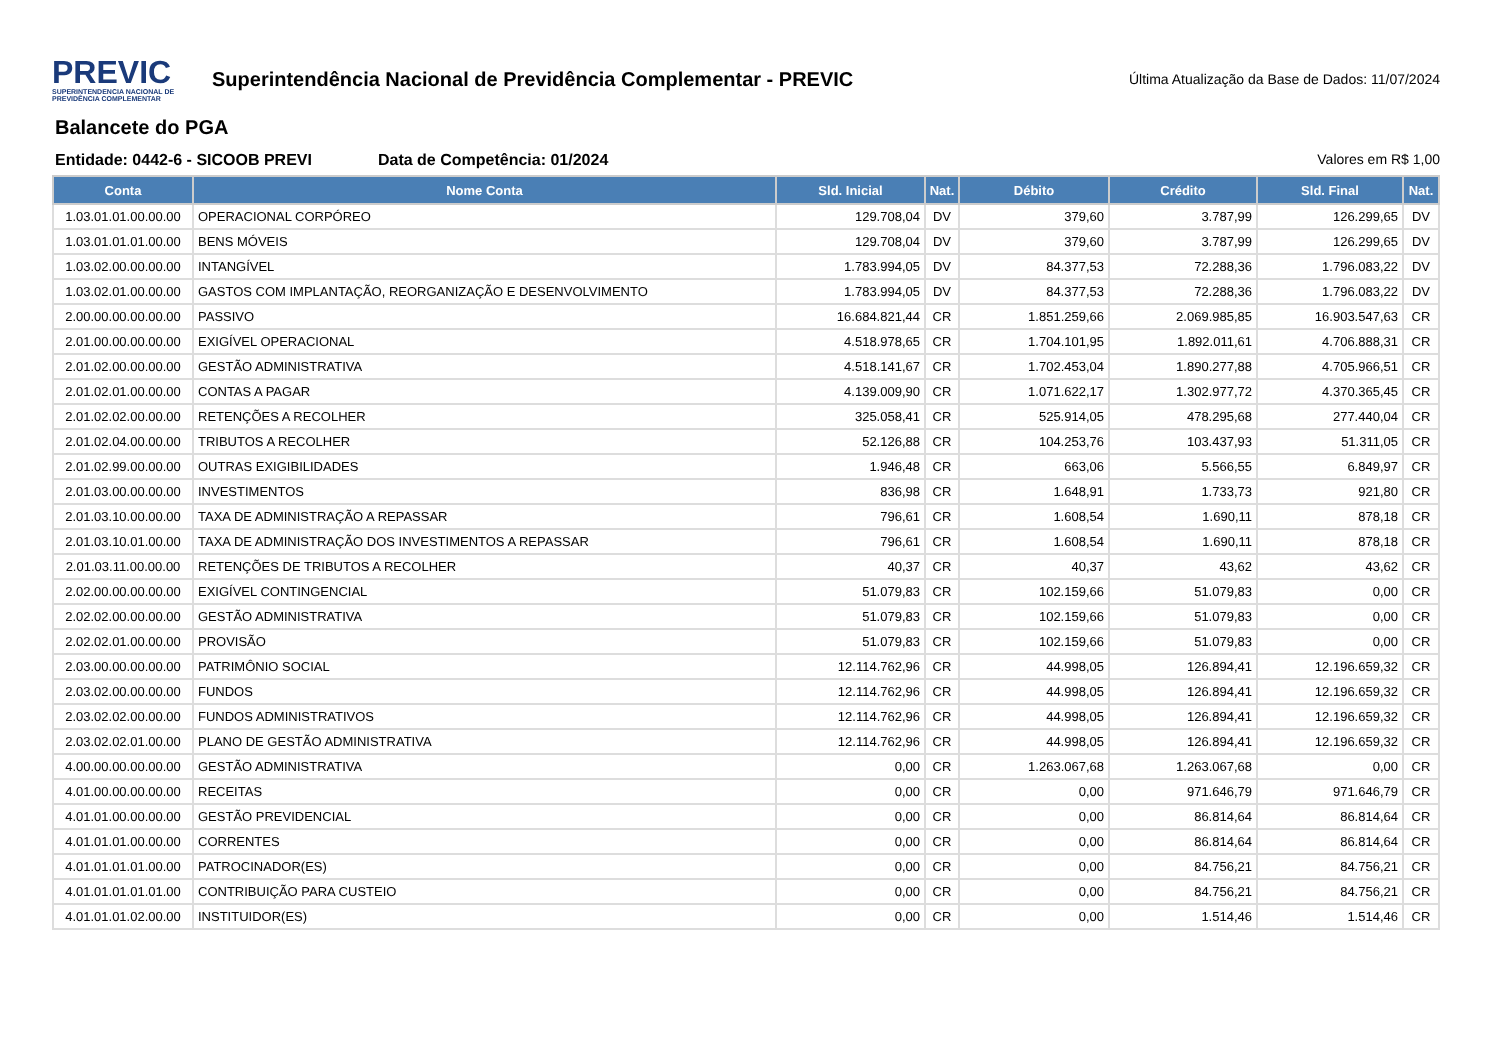PREVIC
SUPERINTENDENCIA NACIONAL DE PREVIDÊNCIA COMPLEMENTAR
Superintendência Nacional de Previdência Complementar - PREVIC
Última Atualização da Base de Dados: 11/07/2024
Balancete do PGA
Entidade: 0442-6 - SICOOB PREVI Data de Competência: 01/2024 Valores em R$ 1,00
| Conta | Nome Conta | Sld. Inicial | Nat. | Débito | Crédito | Sld. Final | Nat. |
| --- | --- | --- | --- | --- | --- | --- | --- |
| 1.03.01.01.00.00.00 | OPERACIONAL CORPÓREO | 129.708,04 | DV | 379,60 | 3.787,99 | 126.299,65 | DV |
| 1.03.01.01.01.00.00 | BENS MÓVEIS | 129.708,04 | DV | 379,60 | 3.787,99 | 126.299,65 | DV |
| 1.03.02.00.00.00.00 | INTANGÍVEL | 1.783.994,05 | DV | 84.377,53 | 72.288,36 | 1.796.083,22 | DV |
| 1.03.02.01.00.00.00 | GASTOS COM IMPLANTAÇÃO, REORGANIZAÇÃO E DESENVOLVIMENTO | 1.783.994,05 | DV | 84.377,53 | 72.288,36 | 1.796.083,22 | DV |
| 2.00.00.00.00.00.00 | PASSIVO | 16.684.821,44 | CR | 1.851.259,66 | 2.069.985,85 | 16.903.547,63 | CR |
| 2.01.00.00.00.00.00 | EXIGÍVEL OPERACIONAL | 4.518.978,65 | CR | 1.704.101,95 | 1.892.011,61 | 4.706.888,31 | CR |
| 2.01.02.00.00.00.00 | GESTÃO ADMINISTRATIVA | 4.518.141,67 | CR | 1.702.453,04 | 1.890.277,88 | 4.705.966,51 | CR |
| 2.01.02.01.00.00.00 | CONTAS A PAGAR | 4.139.009,90 | CR | 1.071.622,17 | 1.302.977,72 | 4.370.365,45 | CR |
| 2.01.02.02.00.00.00 | RETENÇÕES A RECOLHER | 325.058,41 | CR | 525.914,05 | 478.295,68 | 277.440,04 | CR |
| 2.01.02.04.00.00.00 | TRIBUTOS A RECOLHER | 52.126,88 | CR | 104.253,76 | 103.437,93 | 51.311,05 | CR |
| 2.01.02.99.00.00.00 | OUTRAS EXIGIBILIDADES | 1.946,48 | CR | 663,06 | 5.566,55 | 6.849,97 | CR |
| 2.01.03.00.00.00.00 | INVESTIMENTOS | 836,98 | CR | 1.648,91 | 1.733,73 | 921,80 | CR |
| 2.01.03.10.00.00.00 | TAXA DE ADMINISTRAÇÃO A REPASSAR | 796,61 | CR | 1.608,54 | 1.690,11 | 878,18 | CR |
| 2.01.03.10.01.00.00 | TAXA DE ADMINISTRAÇÃO DOS INVESTIMENTOS A REPASSAR | 796,61 | CR | 1.608,54 | 1.690,11 | 878,18 | CR |
| 2.01.03.11.00.00.00 | RETENÇÕES DE TRIBUTOS A RECOLHER | 40,37 | CR | 40,37 | 43,62 | 43,62 | CR |
| 2.02.00.00.00.00.00 | EXIGÍVEL CONTINGENCIAL | 51.079,83 | CR | 102.159,66 | 51.079,83 | 0,00 | CR |
| 2.02.02.00.00.00.00 | GESTÃO ADMINISTRATIVA | 51.079,83 | CR | 102.159,66 | 51.079,83 | 0,00 | CR |
| 2.02.02.01.00.00.00 | PROVISÃO | 51.079,83 | CR | 102.159,66 | 51.079,83 | 0,00 | CR |
| 2.03.00.00.00.00.00 | PATRIMÔNIO SOCIAL | 12.114.762,96 | CR | 44.998,05 | 126.894,41 | 12.196.659,32 | CR |
| 2.03.02.00.00.00.00 | FUNDOS | 12.114.762,96 | CR | 44.998,05 | 126.894,41 | 12.196.659,32 | CR |
| 2.03.02.02.00.00.00 | FUNDOS ADMINISTRATIVOS | 12.114.762,96 | CR | 44.998,05 | 126.894,41 | 12.196.659,32 | CR |
| 2.03.02.02.01.00.00 | PLANO DE GESTÃO ADMINISTRATIVA | 12.114.762,96 | CR | 44.998,05 | 126.894,41 | 12.196.659,32 | CR |
| 4.00.00.00.00.00.00 | GESTÃO ADMINISTRATIVA | 0,00 | CR | 1.263.067,68 | 1.263.067,68 | 0,00 | CR |
| 4.01.00.00.00.00.00 | RECEITAS | 0,00 | CR | 0,00 | 971.646,79 | 971.646,79 | CR |
| 4.01.01.00.00.00.00 | GESTÃO PREVIDENCIAL | 0,00 | CR | 0,00 | 86.814,64 | 86.814,64 | CR |
| 4.01.01.01.00.00.00 | CORRENTES | 0,00 | CR | 0,00 | 86.814,64 | 86.814,64 | CR |
| 4.01.01.01.01.00.00 | PATROCINADOR(ES) | 0,00 | CR | 0,00 | 84.756,21 | 84.756,21 | CR |
| 4.01.01.01.01.01.00 | CONTRIBUIÇÃO PARA CUSTEIO | 0,00 | CR | 0,00 | 84.756,21 | 84.756,21 | CR |
| 4.01.01.01.02.00.00 | INSTITUIDOR(ES) | 0,00 | CR | 0,00 | 1.514,46 | 1.514,46 | CR |